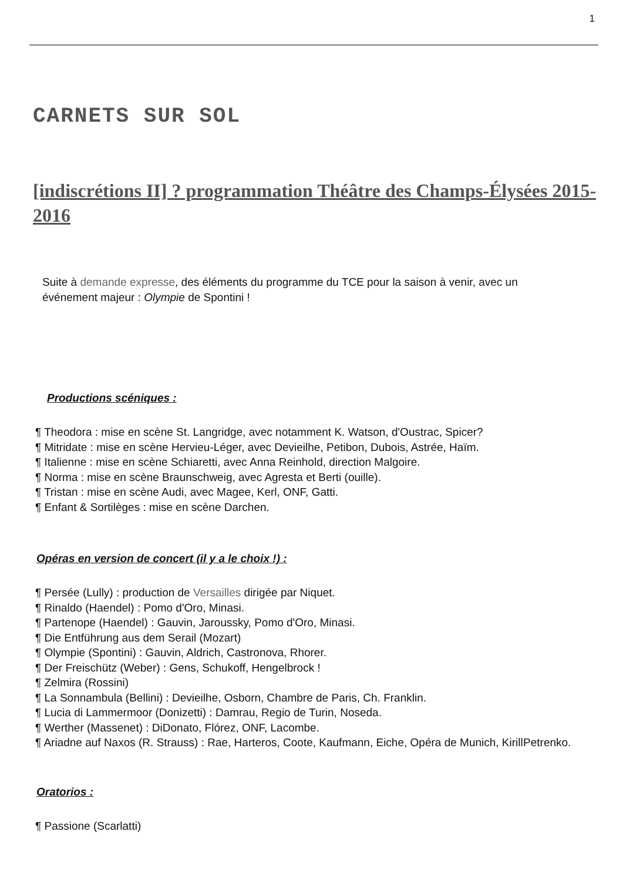1
CARNETS SUR SOL
[indiscrétions II] ? programmation Théâtre des Champs-Élysées 2015-2016
Suite à demande expresse, des éléments du programme du TCE pour la saison à venir, avec un événement majeur : Olympie de Spontini !
Productions scéniques :
¶ Theodora : mise en scène St. Langridge, avec notamment K. Watson, d'Oustrac, Spicer?
¶ Mitridate : mise en scène Hervieu-Léger, avec Devieilhe, Petibon, Dubois, Astrée, Haïm.
¶ Italienne : mise en scène Schiaretti, avec Anna Reinhold, direction Malgoire.
¶ Norma : mise en scène Braunschweig, avec Agresta et Berti (ouille).
¶ Tristan : mise en scène Audi, avec Magee, Kerl, ONF, Gatti.
¶ Enfant & Sortilèges : mise en scène Darchen.
Opéras en version de concert (il y a le choix !) :
¶ Persée (Lully) : production de Versailles dirigée par Niquet.
¶ Rinaldo (Haendel) : Pomo d'Oro, Minasi.
¶ Partenope (Haendel) : Gauvin, Jaroussky, Pomo d'Oro, Minasi.
¶ Die Entführung aus dem Serail (Mozart)
¶ Olympie (Spontini) : Gauvin, Aldrich, Castronova, Rhorer.
¶ Der Freischütz (Weber) : Gens, Schukoff, Hengelbrock !
¶ Zelmira (Rossini)
¶ La Sonnambula (Bellini) : Devieilhe, Osborn, Chambre de Paris, Ch. Franklin.
¶ Lucia di Lammermoor (Donizetti) : Damrau, Regio de Turin, Noseda.
¶ Werther (Massenet) : DiDonato, Flórez, ONF, Lacombe.
¶ Ariadne auf Naxos (R. Strauss) : Rae, Harteros, Coote, Kaufmann, Eiche, Opéra de Munich, Kirill Petrenko.
Oratorios :
¶ Passione (Scarlatti)